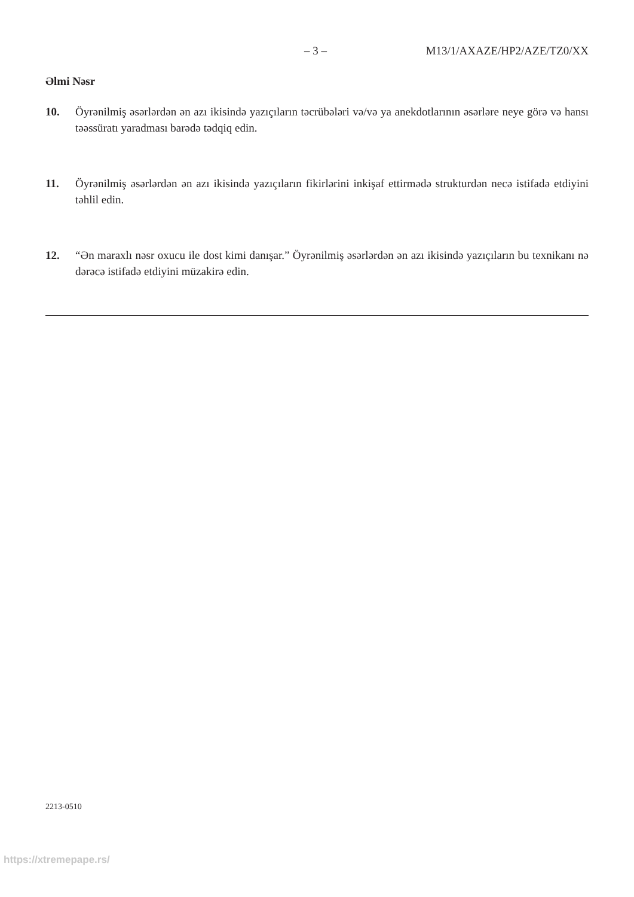– 3 – M13/1/AXAZE/HP2/AZE/TZ0/XX
Əlmi Nəsr
10. Öyrənilmiş əsərlərdən ən azı ikisində yazıçıların təcrübələri və/və ya anekdotlarının əsərlәre neye görə və hansı təəssüratı yaradması barədə tədqiq edin.
11. Öyrənilmiş əsərlərdən ən azı ikisində yazıçıların fikirlərini inkişaf ettirmədə strukturdən necə istifadə etdiyini təhlil edin.
12. “Ən maraxlı nəsr oxucu ile dost kimi danışar.” Öyrənilmiş əsərlərdən ən azı ikisində yazıçıların bu texnikanı nə dərəcə istifadə etdiyini müzakirə edin.
2213-0510
https://xtremepape.rs/